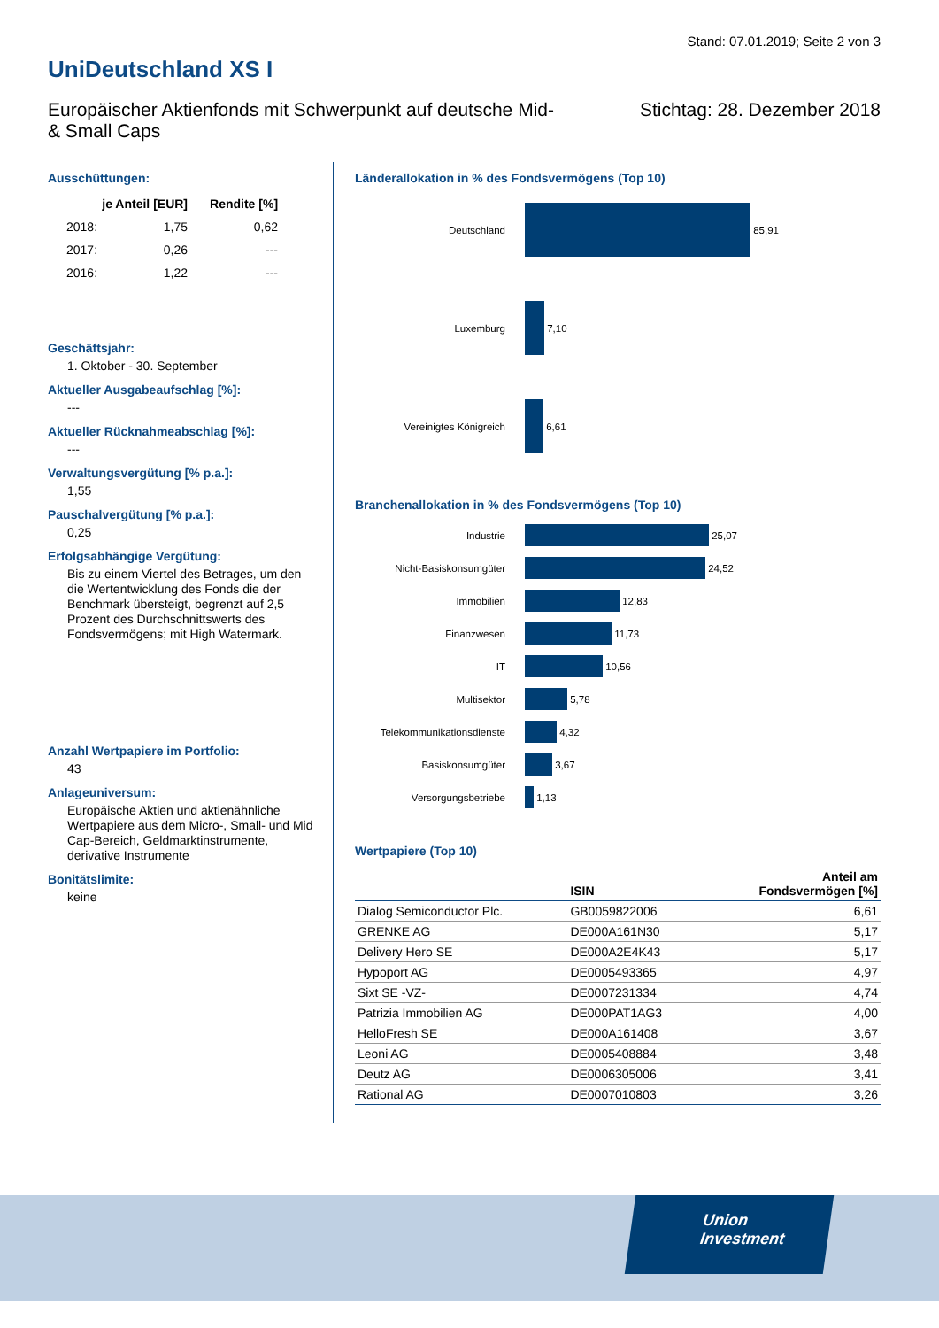Stand: 07.01.2019; Seite 2 von 3
UniDeutschland XS I
Europäischer Aktienfonds mit Schwerpunkt auf deutsche Mid-
& Small Caps
Stichtag: 28. Dezember 2018
Ausschüttungen:
| | je Anteil [EUR] | Rendite [%] |
| --- | --- | --- |
| 2018: | 1,75 | 0,62 |
| 2017: | 0,26 | --- |
| 2016: | 1,22 | --- |
Geschäftsjahr:
1. Oktober - 30. September
Aktueller Ausgabeaufschlag [%]:
---
Aktueller Rücknahmeabschlag [%]:
---
Verwaltungsvergütung [% p.a.]:
1,55
Pauschalvergütung [% p.a.]:
0,25
Erfolgsabhängige Vergütung:
Bis zu einem Viertel des Betrages, um den die Wertentwicklung des Fonds die der Benchmark übersteigt, begrenzt auf 2,5 Prozent des Durchschnittswerts des Fondsvermögens; mit High Watermark.
Anzahl Wertpapiere im Portfolio:
43
Anlageuniversum:
Europäische Aktien und aktienähnliche Wertpapiere aus dem Micro-, Small- und Mid Cap-Bereich, Geldmarktinstrumente, derivative Instrumente
Bonitätslimite:
keine
Länderallokation in % des Fondsvermögens (Top 10)
Deutschland
85,91
Luxemburg
7,10
Vereinigtes Königreich
6,61
Branchenallokation in % des Fondsvermögens (Top 10)
Industrie
25,07
Nicht-Basiskonsumgüter
24,52
Immobilien
12,83
Finanzwesen
11,73
IT
10,56
Multisektor
5,78
Telekommunikationsdienste
4,32
Basiskonsumgüter
3,67
Versorgungsbetriebe
1,13
Wertpapiere (Top 10)
| | ISIN | Anteil am Fondsvermögen [%] |
| --- | --- | --- |
| Dialog Semiconductor Plc. | GB0059822006 | 6,61 |
| GRENKE AG | DE000A161N30 | 5,17 |
| Delivery Hero SE | DE000A2E4K43 | 5,17 |
| Hypoport AG | DE0005493365 | 4,97 |
| Sixt SE -VZ- | DE0007231334 | 4,74 |
| Patrizia Immobilien AG | DE000PAT1AG3 | 4,00 |
| HelloFresh SE | DE000A161408 | 3,67 |
| Leoni AG | DE0005408884 | 3,48 |
| Deutz AG | DE0006305006 | 3,41 |
| Rational AG | DE0007010803 | 3,26 |
Union
Investment